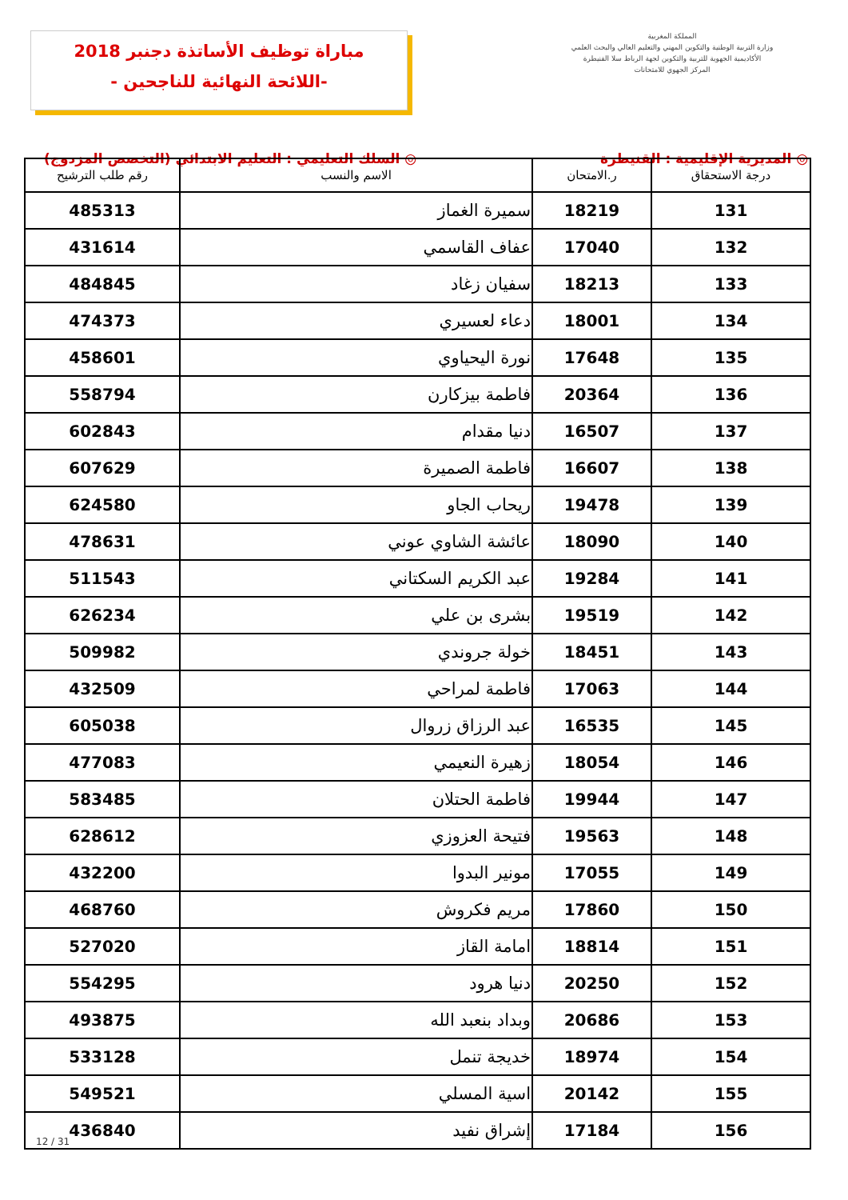مباراة توظيف الأساتذة دجنبر 2018
-اللائحة النهائية للناجحين -
المملكة المغربية
وزارة التربية الوطنية والتكوين المهني والتعليم العالي والبحث العلمي
الأكاديمية الجهوية للتربية والتكوين لجهة الرباط سلا القنيطرة
المركز الجهوي للامتحانات
◎ المديرية الإقليمية : القنيطرة ◎ السلك التعليمي : التعليم الابتدائي (التخصص المزدوج)
| درجة الاستحقاق | ر.الامتحان | الاسم والنسب | رقم طلب الترشيح |
| --- | --- | --- | --- |
| 131 | 18219 | سميرة الغماز | 485313 |
| 132 | 17040 | عفاف القاسمي | 431614 |
| 133 | 18213 | سفيان زغاد | 484845 |
| 134 | 18001 | دعاء لعسيري | 474373 |
| 135 | 17648 | نورة اليحياوي | 458601 |
| 136 | 20364 | فاطمة بيزكارن | 558794 |
| 137 | 16507 | دنيا مقدام | 602843 |
| 138 | 16607 | فاطمة الصميرة | 607629 |
| 139 | 19478 | ريحاب الجاو | 624580 |
| 140 | 18090 | عائشة الشاوي عوني | 478631 |
| 141 | 19284 | عبد الكريم السكتاني | 511543 |
| 142 | 19519 | بشرى بن علي | 626234 |
| 143 | 18451 | خولة جروندي | 509982 |
| 144 | 17063 | فاطمة لمراحي | 432509 |
| 145 | 16535 | عبد الرزاق زروال | 605038 |
| 146 | 18054 | زهيرة النعيمي | 477083 |
| 147 | 19944 | فاطمة الحتلان | 583485 |
| 148 | 19563 | فتيحة العزوزي | 628612 |
| 149 | 17055 | مونير البدوا | 432200 |
| 150 | 17860 | مريم فكروش | 468760 |
| 151 | 18814 | امامة القاز | 527020 |
| 152 | 20250 | دنيا هرود | 554295 |
| 153 | 20686 | وبداد بنعبد الله | 493875 |
| 154 | 18974 | خديجة تنمل | 533128 |
| 155 | 20142 | اسية المسلي | 549521 |
| 156 | 17184 | إشراق نفيد | 436840 |
12 / 31